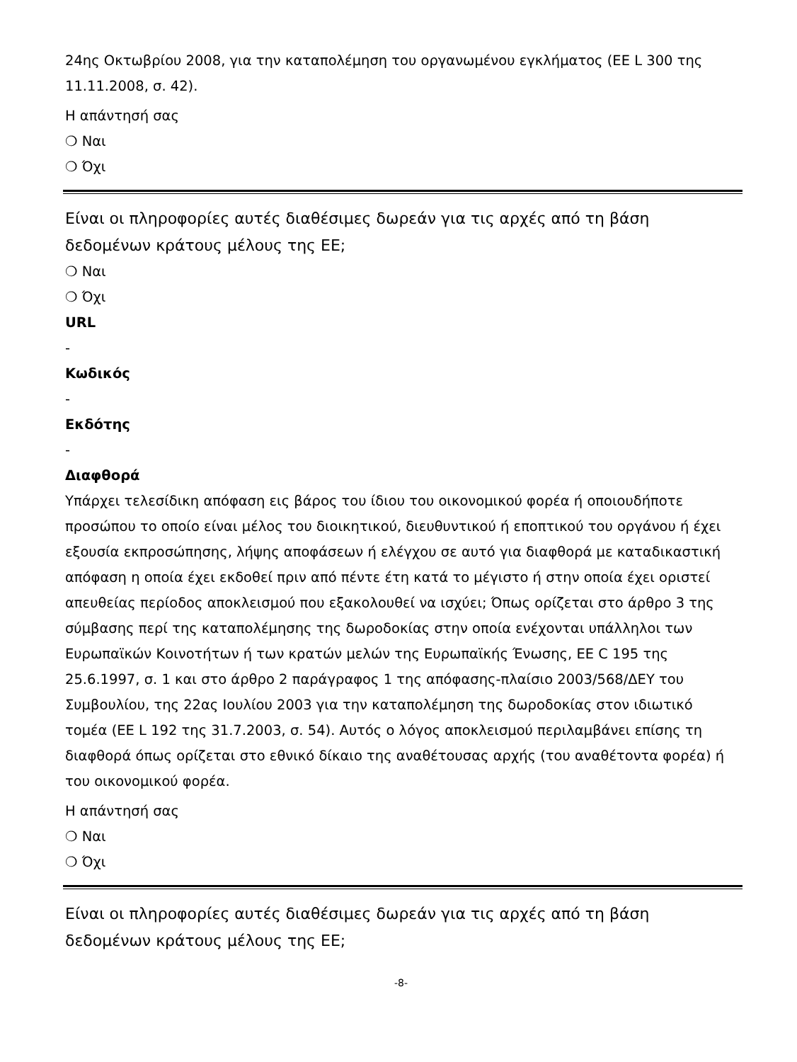24ης Οκτωβρίου 2008, για την καταπολέμηση του οργανωμένου εγκλήματος (ΕΕ L 300 της 11.11.2008, σ. 42).
Η απάντησή σας
❍ Ναι
❍ Όχι
Είναι οι πληροφορίες αυτές διαθέσιμες δωρεάν για τις αρχές από τη βάση δεδομένων κράτους μέλους της ΕΕ;
❍ Ναι
❍ Όχι
URL
-
Κωδικός
-
Εκδότης
-
Διαφθορά
Υπάρχει τελεσίδικη απόφαση εις βάρος του ίδιου του οικονομικού φορέα ή οποιουδήποτε προσώπου το οποίο είναι μέλος του διοικητικού, διευθυντικού ή εποπτικού του οργάνου ή έχει εξουσία εκπροσώπησης, λήψης αποφάσεων ή ελέγχου σε αυτό για διαφθορά με καταδικαστική απόφαση η οποία έχει εκδοθεί πριν από πέντε έτη κατά το μέγιστο ή στην οποία έχει οριστεί απευθείας περίοδος αποκλεισμού που εξακολουθεί να ισχύει; Όπως ορίζεται στο άρθρο 3 της σύμβασης περί της καταπολέμησης της δωροδοκίας στην οποία ενέχονται υπάλληλοι των Ευρωπαϊκών Κοινοτήτων ή των κρατών μελών της Ευρωπαϊκής Ένωσης, ΕΕ C 195 της 25.6.1997, σ. 1 και στο άρθρο 2 παράγραφος 1 της απόφασης-πλαίσιο 2003/568/ΔΕΥ του Συμβουλίου, της 22ας Ιουλίου 2003 για την καταπολέμηση της δωροδοκίας στον ιδιωτικό τομέα (ΕΕ L 192 της 31.7.2003, σ. 54). Αυτός ο λόγος αποκλεισμού περιλαμβάνει επίσης τη διαφθορά όπως ορίζεται στο εθνικό δίκαιο της αναθέτουσας αρχής (του αναθέτοντα φορέα) ή του οικονομικού φορέα.
Η απάντησή σας
❍ Ναι
❍ Όχι
Είναι οι πληροφορίες αυτές διαθέσιμες δωρεάν για τις αρχές από τη βάση δεδομένων κράτους μέλους της ΕΕ;
-8-